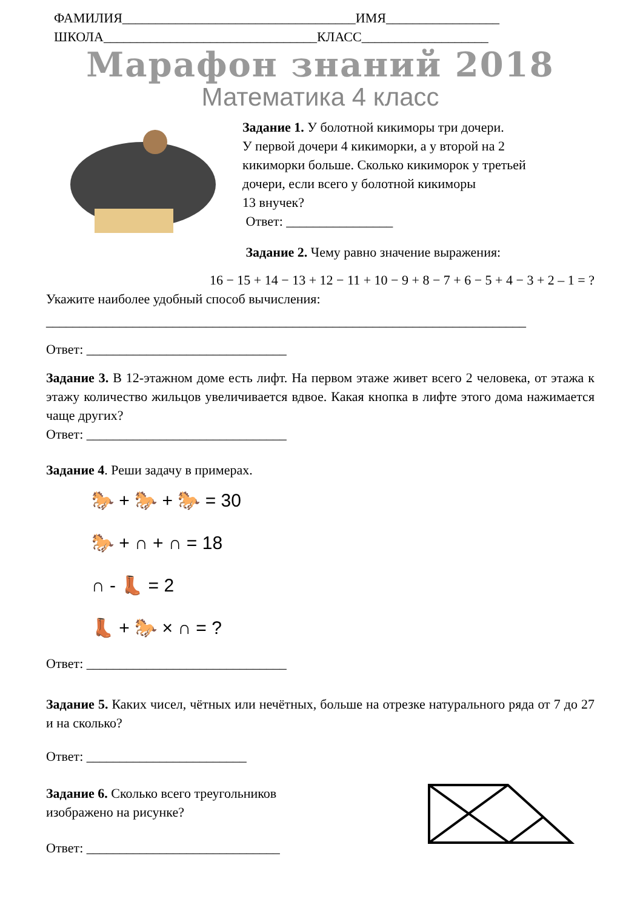ФАМИЛИЯ___________________________________ИМЯ_________________
ШКОЛА________________________________КЛАСС___________________
Марафон знаний 2018
Математика 4 класс
Задание 1. У болотной кикиморы три дочери.
У первой дочери 4 кикиморки, а у второй на 2
кикиморки больше. Сколько кикиморок у третьей
дочери, если всего у болотной кикиморы
13 внучек?
Ответ: ________________
Задание 2. Чему равно значение выражения:
16 − 15 + 14 − 13 + 12 − 11 + 10 − 9 + 8 − 7 + 6 − 5 + 4 − 3 + 2 – 1 = ?
Укажите наиболее удобный способ вычисления:
________________________________________________________________________
Ответ: ______________________________
Задание 3. В 12-этажном доме есть лифт. На первом этаже живет всего 2 человека, от этажа к этажу количество жильцов увеличивается вдвое. Какая кнопка в лифте этого дома нажимается чаще других?
Ответ: ______________________________
Задание 4. Реши задачу в примерах.
🐎 + 🐎 + 🐎 = 30
🐎 + ∩ + ∩ = 18
∩ - 👢 = 2
👢 + 🐎 × ∩ = ?
Ответ: ______________________________
Задание 5. Каких чисел, чётных или нечётных, больше на отрезке натурального ряда от 7 до 27 и на сколько?
Ответ: ________________________
Задание 6. Сколько всего треугольников
изображено на рисунке?
Ответ: _____________________________